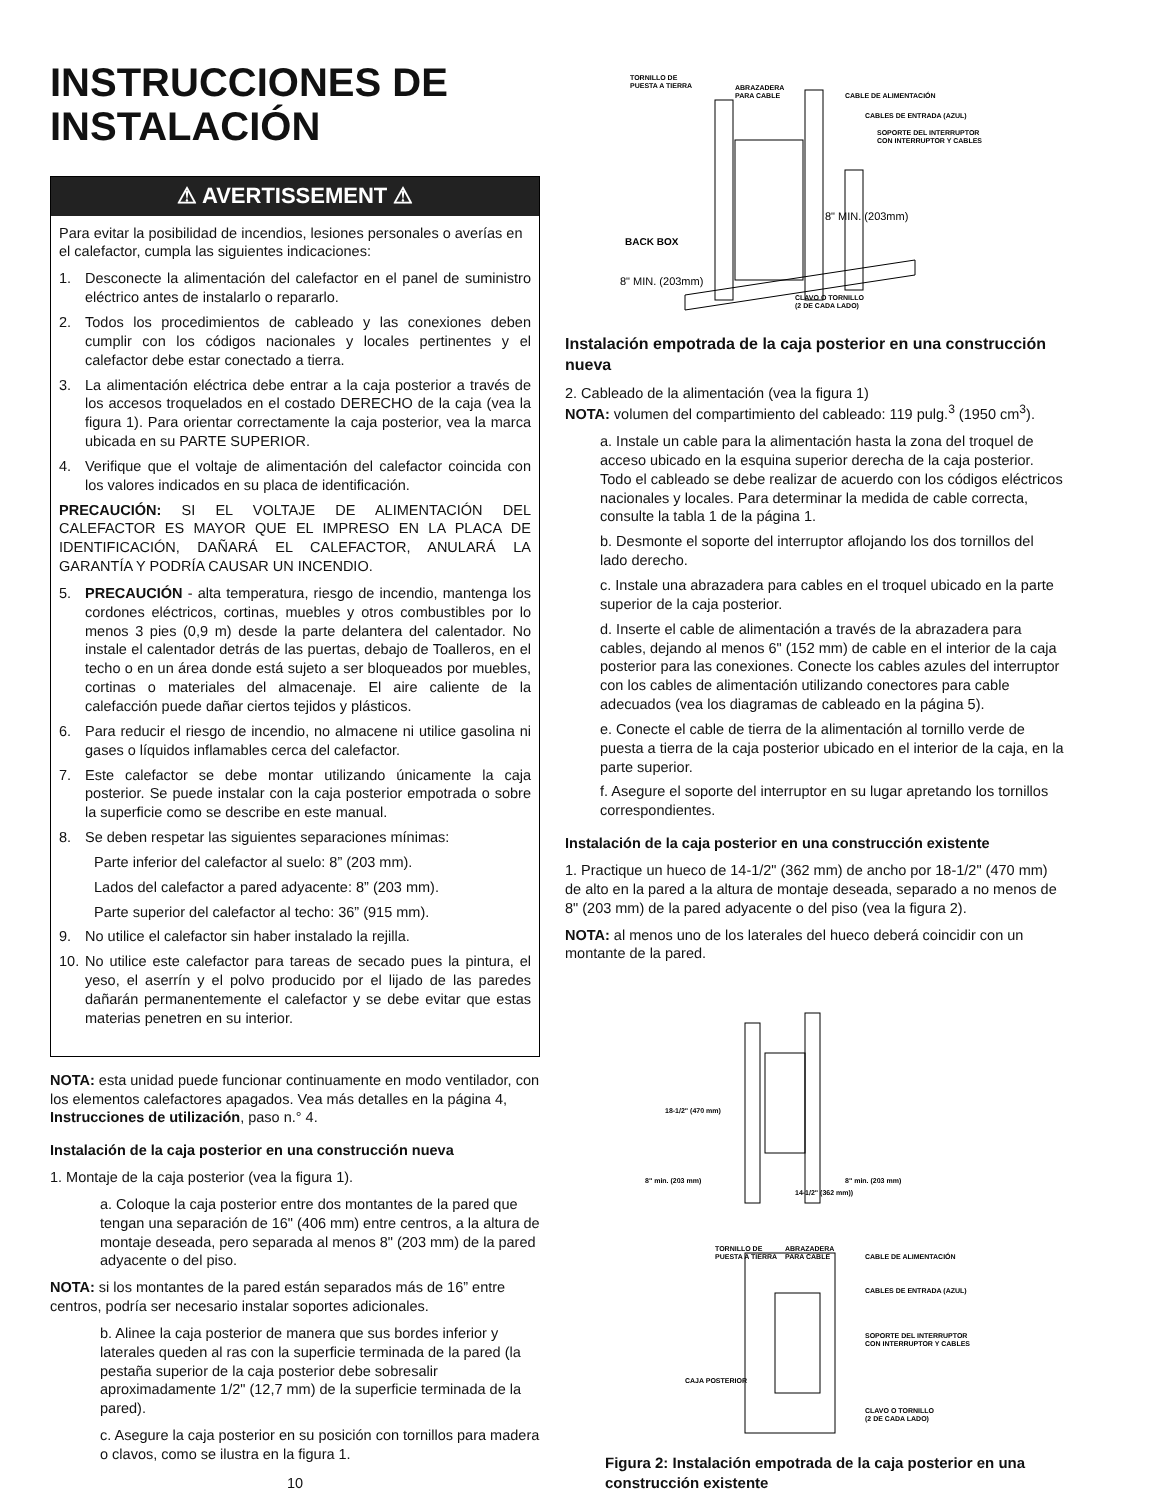INSTRUCCIONES DE INSTALACIÓN
⚠ AVERTISSEMENT ⚠
Para evitar la posibilidad de incendios, lesiones personales o averías en el calefactor, cumpla las siguientes indicaciones:
1. Desconecte la alimentación del calefactor en el panel de suministro eléctrico antes de instalarlo o repararlo.
2. Todos los procedimientos de cableado y las conexiones deben cumplir con los códigos nacionales y locales pertinentes y el calefactor debe estar conectado a tierra.
3. La alimentación eléctrica debe entrar a la caja posterior a través de los accesos troquelados en el costado DERECHO de la caja (vea la figura 1). Para orientar correctamente la caja posterior, vea la marca ubicada en su PARTE SUPERIOR.
4. Verifique que el voltaje de alimentación del calefactor coincida con los valores indicados en su placa de identificación.
PRECAUCIÓN: SI EL VOLTAJE DE ALIMENTACIÓN DEL CALEFACTOR ES MAYOR QUE EL IMPRESO EN LA PLACA DE IDENTIFICACIÓN, DAÑARÁ EL CALEFACTOR, ANULARÁ LA GARANTÍA Y PODRÍA CAUSAR UN INCENDIO.
5. PRECAUCIÓN - alta temperatura, riesgo de incendio, mantenga los cordones eléctricos, cortinas, muebles y otros combustibles por lo menos 3 pies (0,9 m) desde la parte delantera del calentador. No instale el calentador detrás de las puertas, debajo de Toalleros, en el techo o en un área donde está sujeto a ser bloqueados por muebles, cortinas o materiales del almacenaje. El aire caliente de la calefacción puede dañar ciertos tejidos y plásticos.
6. Para reducir el riesgo de incendio, no almacene ni utilice gasolina ni gases o líquidos inflamables cerca del calefactor.
7. Este calefactor se debe montar utilizando únicamente la caja posterior. Se puede instalar con la caja posterior empotrada o sobre la superficie como se describe en este manual.
8. Se deben respetar las siguientes separaciones mínimas:
Parte inferior del calefactor al suelo: 8” (203 mm).
Lados del calefactor a pared adyacente: 8” (203 mm).
Parte superior del calefactor al techo: 36” (915 mm).
9. No utilice el calefactor sin haber instalado la rejilla.
10. No utilice este calefactor para tareas de secado pues la pintura, el yeso, el aserrín y el polvo producido por el lijado de las paredes dañarán permanentemente el calefactor y se debe evitar que estas materias penetren en su interior.
NOTA: esta unidad puede funcionar continuamente en modo ventilador, con los elementos calefactores apagados. Vea más detalles en la página 4, Instrucciones de utilización, paso n.° 4.
Instalación de la caja posterior en una construcción nueva
1. Montaje de la caja posterior (vea la figura 1).
a. Coloque la caja posterior entre dos montantes de la pared que tengan una separación de 16" (406 mm) entre centros, a la altura de montaje deseada, pero separada al menos 8" (203 mm) de la pared adyacente o del piso.
NOTA: si los montantes de la pared están separados más de 16” entre centros, podría ser necesario instalar soportes adicionales.
b. Alinee la caja posterior de manera que sus bordes inferior y laterales queden al ras con la superficie terminada de la pared (la pestaña superior de la caja posterior debe sobresalir aproximadamente 1/2" (12,7 mm) de la superficie terminada de la pared).
c. Asegure la caja posterior en su posición con tornillos para madera o clavos, como se ilustra en la figura 1.
10
TORNILLO DE
PUESTA A TIERRA
ABRAZADERA
PARA CABLE
CABLE DE ALIMENTACIÓN
CABLES DE ENTRADA (AZUL)
SOPORTE DEL INTERRUPTOR
CON INTERRUPTOR Y CABLES
8" MIN. (203mm)
BACK BOX
8" MIN. (203mm)
CLAVO O TORNILLO
(2 DE CADA LADO)
Instalación empotrada de la caja posterior en una construcción nueva
2. Cableado de la alimentación (vea la figura 1)
NOTA: volumen del compartimiento del cableado: 119 pulg.<sup>3</sup> (1950 cm<sup>3</sup>).
a. Instale un cable para la alimentación hasta la zona del troquel de acceso ubicado en la esquina superior derecha de la caja posterior. Todo el cableado se debe realizar de acuerdo con los códigos eléctricos nacionales y locales. Para determinar la medida de cable correcta, consulte la tabla 1 de la página 1.
b. Desmonte el soporte del interruptor aflojando los dos tornillos del lado derecho.
c. Instale una abrazadera para cables en el troquel ubicado en la parte superior de la caja posterior.
d. Inserte el cable de alimentación a través de la abrazadera para cables, dejando al menos 6" (152 mm) de cable en el interior de la caja posterior para las conexiones. Conecte los cables azules del interruptor con los cables de alimentación utilizando conectores para cable adecuados (vea los diagramas de cableado en la página 5).
e. Conecte el cable de tierra de la alimentación al tornillo verde de puesta a tierra de la caja posterior ubicado en el interior de la caja, en la parte superior.
f. Asegure el soporte del interruptor en su lugar apretando los tornillos correspondientes.
Instalación de la caja posterior en una construcción existente
1. Practique un hueco de 14-1/2" (362 mm) de ancho por 18-1/2" (470 mm) de alto en la pared a la altura de montaje deseada, separado a no menos de 8" (203 mm) de la pared adyacente o del piso (vea la figura 2).
NOTA: al menos uno de los laterales del hueco deberá coincidir con un montante de la pared.
18-1/2" (470 mm)
8" min. (203 mm)
8" min. (203 mm)
14-1/2" (362 mm))
TORNILLO DE
PUESTA A TIERRA
ABRAZADERA
PARA CABLE
CABLE DE ALIMENTACIÓN
CABLES DE ENTRADA (AZUL)
SOPORTE DEL INTERRUPTOR
CON INTERRUPTOR Y CABLES
CAJA POSTERIOR
CLAVO O TORNILLO
(2 DE CADA LADO)
Figura 2: Instalación empotrada de la caja posterior en una construcción existente